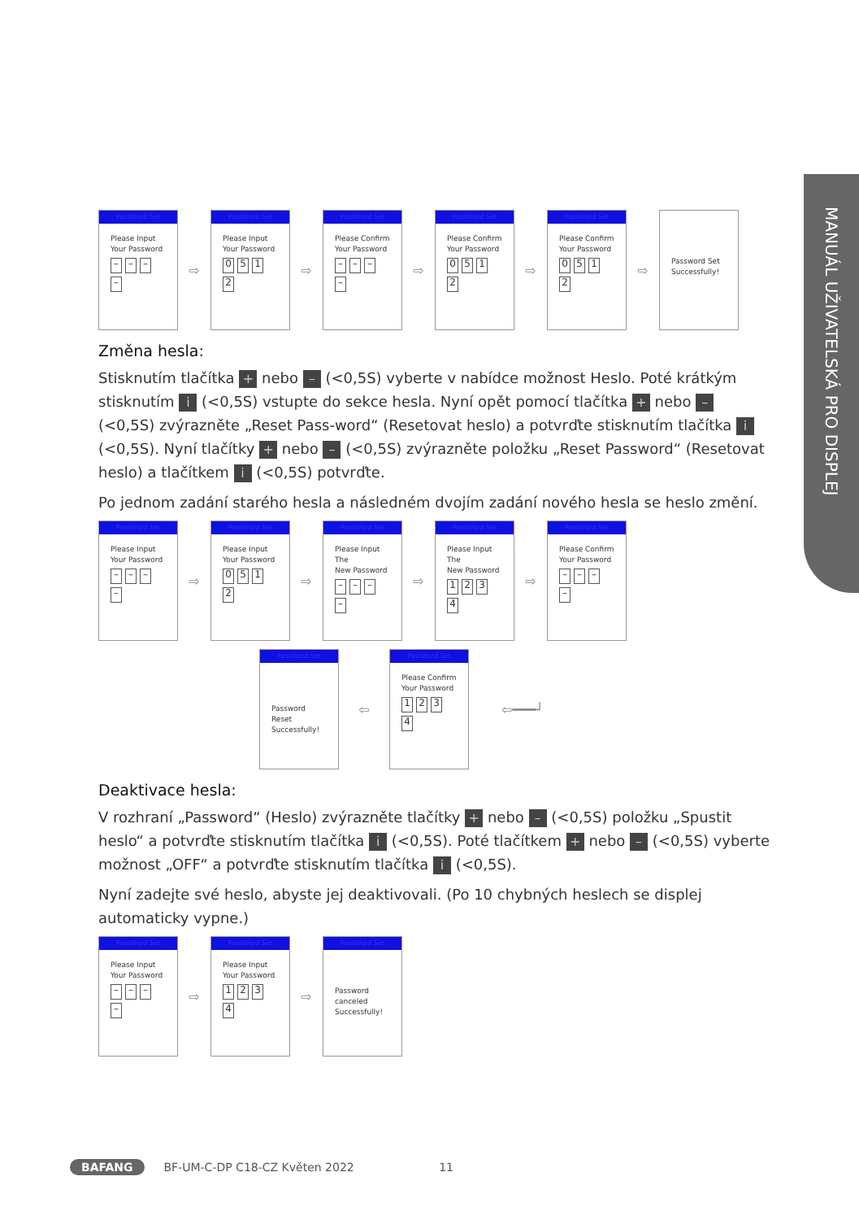MANUÁL UŽIVATELSKÁ PRO DISPLEJ
PassWord Set
Please Input
Your Password
– – – –
⇨
PassWord Set
Please Input
Your Password
0512
⇨
PassWord Set
Please Confirm
Your Password
– – – –
⇨
PassWord Set
Please Confirm
Your Password
0512
⇨
PassWord Set
Please Confirm
Your Password
0512
⇨
Password Set
Successfully!
Změna hesla:
Stisknutím tlačítka + nebo – (<0,5S) vyberte v nabídce možnost Heslo. Poté krátkým stisknutím i (<0,5S) vstupte do sekce hesla. Nyní opět pomocí tlačítka + nebo – (<0,5S) zvýrazněte „Reset Pass-word“ (Resetovat heslo) a potvrďte stisknutím tlačítka i (<0,5S). Nyní tlačítky + nebo – (<0,5S) zvýrazněte položku „Reset Password“ (Resetovat heslo) a tlačítkem i (<0,5S) potvrďte.
Po jednom zadání starého hesla a následném dvojím zadání nového hesla se heslo změní.
PassWord Set
Please Input
Your Password
– – – –
⇨
PassWord Set
Please Input
Your Password
0512
⇨
PassWord Set
Please Input The
New Password
– – – –
⇨
PassWord Set
Please Input The
New Password
1234
⇨
PassWord Set
Please Confirm
Your Password
– – – –
PassWord Set
Password
Reset
Successfully!
⇦
PassWord Set
Please Confirm
Your Password
1234
⇦━━━┘
Deaktivace hesla:
V rozhraní „Password“ (Heslo) zvýrazněte tlačítky + nebo – (<0,5S) položku „Spustit heslo“ a potvrďte stisknutím tlačítka i (<0,5S). Poté tlačítkem + nebo – (<0,5S) vyberte možnost „OFF“ a potvrďte stisknutím tlačítka i (<0,5S).
Nyní zadejte své heslo, abyste jej deaktivovali. (Po 10 chybných heslech se displej automaticky vypne.)
PassWord Set
Please Input
Your Password
– – – –
⇨
PassWord Set
Please Input
Your Password
1234
⇨
PassWord Set
Password
canceled
Successfully!
BAFANG BF-UM-C-DP C18-CZ Květen 2022 11